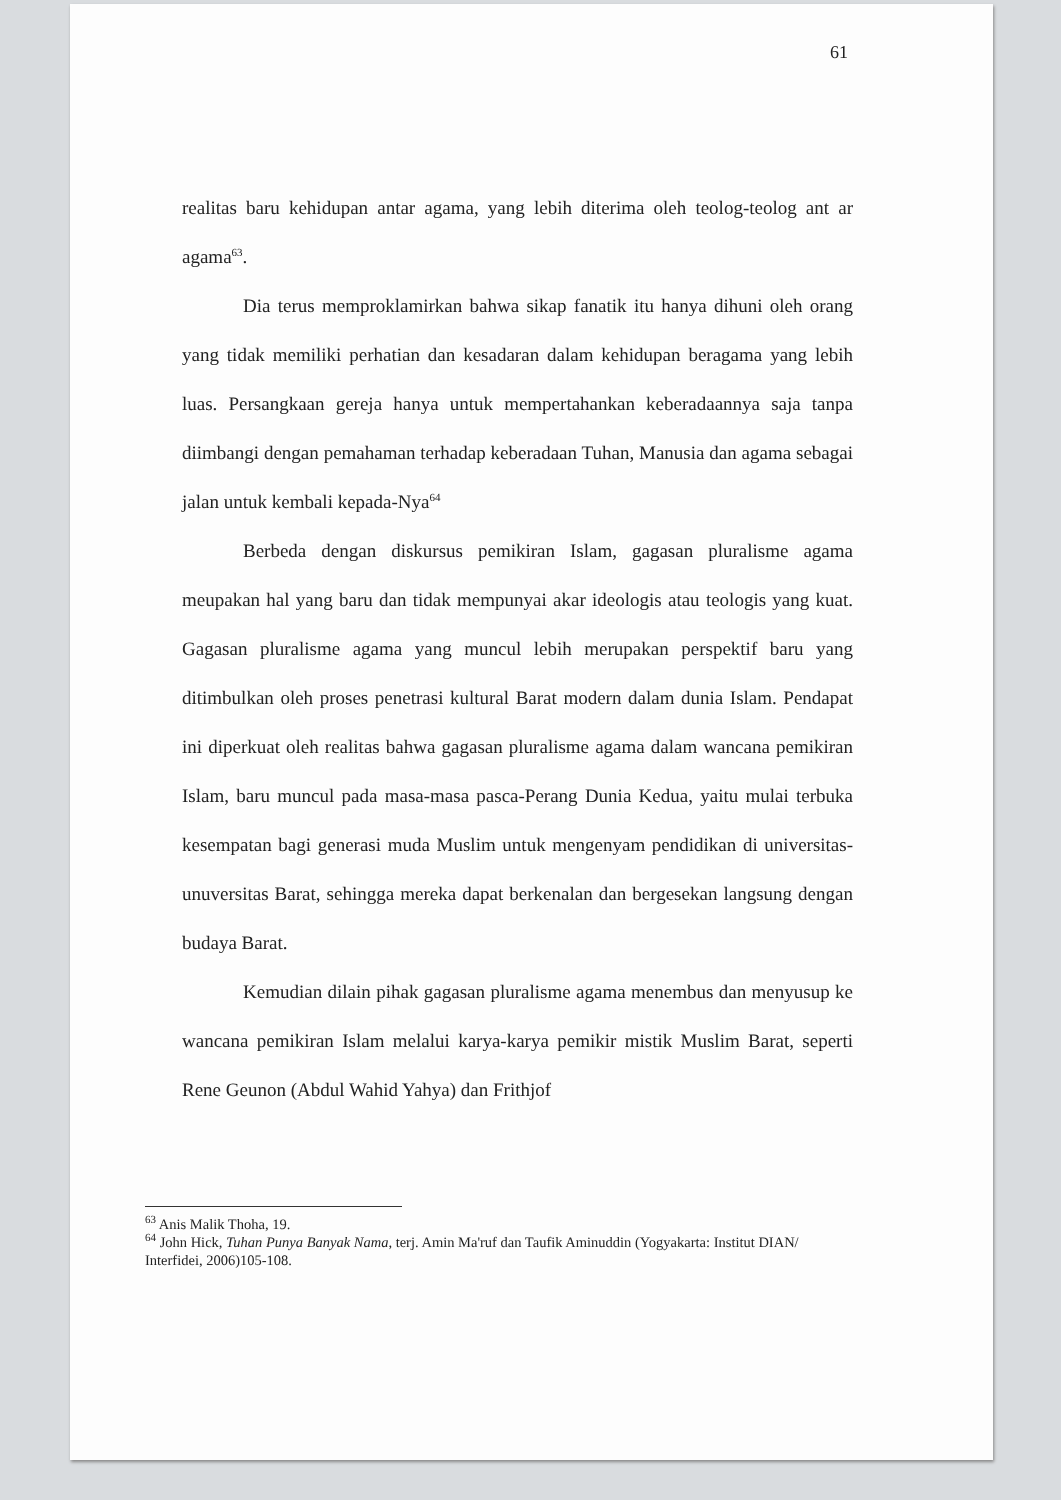61
realitas baru kehidupan antar agama, yang lebih diterima oleh teolog-teolog ant ar agama<sup>63</sup>.
Dia terus memproklamirkan bahwa sikap fanatik itu hanya dihuni oleh orang yang tidak memiliki perhatian dan kesadaran dalam kehidupan beragama yang lebih luas. Persangkaan gereja hanya untuk mempertahankan keberadaannya saja tanpa diimbangi dengan pemahaman terhadap keberadaan Tuhan, Manusia dan agama sebagai jalan untuk kembali kepada-Nya<sup>64</sup>
Berbeda dengan diskursus pemikiran Islam, gagasan pluralisme agama meupakan hal yang baru dan tidak mempunyai akar ideologis atau teologis yang kuat. Gagasan pluralisme agama yang muncul lebih merupakan perspektif baru yang ditimbulkan oleh proses penetrasi kultural Barat modern dalam dunia Islam. Pendapat ini diperkuat oleh realitas bahwa gagasan pluralisme agama dalam wancana pemikiran Islam, baru muncul pada masa-masa pasca-Perang Dunia Kedua, yaitu mulai terbuka kesempatan bagi generasi muda Muslim untuk mengenyam pendidikan di universitas-unuversitas Barat, sehingga mereka dapat berkenalan dan bergesekan langsung dengan budaya Barat.
Kemudian dilain pihak gagasan pluralisme agama menembus dan menyusup ke wancana pemikiran Islam melalui karya-karya pemikir mistik Muslim Barat, seperti Rene Geunon (Abdul Wahid Yahya) dan Frithjof
<sup>63</sup> Anis Malik Thoha, 19.
<sup>64</sup> John Hick, Tuhan Punya Banyak Nama, terj. Amin Ma'ruf dan Taufik Aminuddin (Yogyakarta: Institut DIAN/ Interfidei, 2006)105-108.